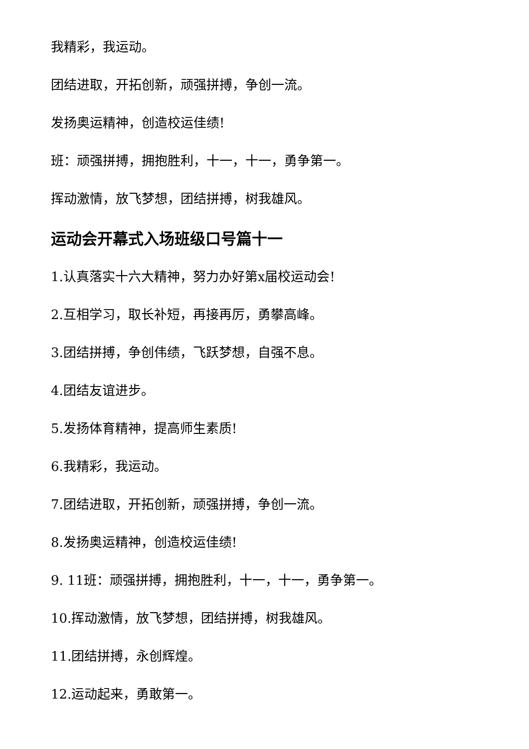我精彩，我运动。
团结进取，开拓创新，顽强拼搏，争创一流。
发扬奥运精神，创造校运佳绩!
班：顽强拼搏，拥抱胜利，十一，十一，勇争第一。
挥动激情，放飞梦想，团结拼搏，树我雄风。
运动会开幕式入场班级口号篇十一
1.认真落实十六大精神，努力办好第x届校运动会!
2.互相学习，取长补短，再接再厉，勇攀高峰。
3.团结拼搏，争创伟绩，飞跃梦想，自强不息。
4.团结友谊进步。
5.发扬体育精神，提高师生素质!
6.我精彩，我运动。
7.团结进取，开拓创新，顽强拼搏，争创一流。
8.发扬奥运精神，创造校运佳绩!
9. 11班：顽强拼搏，拥抱胜利，十一，十一，勇争第一。
10.挥动激情，放飞梦想，团结拼搏，树我雄风。
11.团结拼搏，永创辉煌。
12.运动起来，勇敢第一。